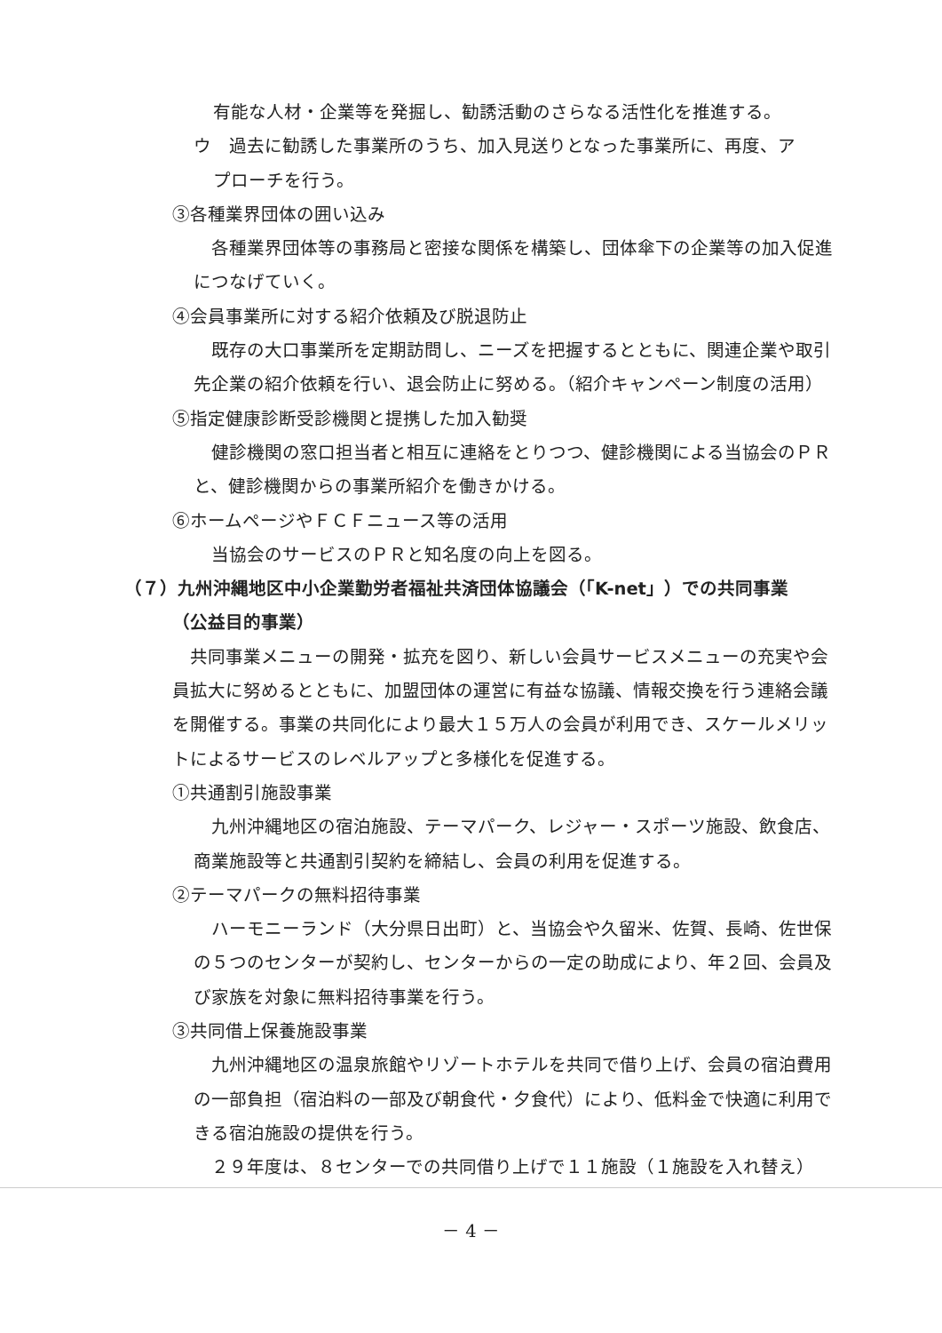有能な人材・企業等を発掘し、勧誘活動のさらなる活性化を推進する。
ウ　過去に勧誘した事業所のうち、加入見送りとなった事業所に、再度、ア
プローチを行う。
③各種業界団体の囲い込み
各種業界団体等の事務局と密接な関係を構築し、団体傘下の企業等の加入促進につなげていく。
④会員事業所に対する紹介依頼及び脱退防止
既存の大口事業所を定期訪問し、ニーズを把握するとともに、関連企業や取引先企業の紹介依頼を行い、退会防止に努める。（紹介キャンペーン制度の活用）
⑤指定健康診断受診機関と提携した加入勧奨
健診機関の窓口担当者と相互に連絡をとりつつ、健診機関による当協会のＰＲと、健診機関からの事業所紹介を働きかける。
⑥ホームページやＦＣＦニュース等の活用
当協会のサービスのＰＲと知名度の向上を図る。
（７）九州沖縄地区中小企業勤労者福祉共済団体協議会（「K-net」）での共同事業
（公益目的事業）
共同事業メニューの開発・拡充を図り、新しい会員サービスメニューの充実や会員拡大に努めるとともに、加盟団体の運営に有益な協議、情報交換を行う連絡会議を開催する。事業の共同化により最大１５万人の会員が利用でき、スケールメリットによるサービスのレベルアップと多様化を促進する。
①共通割引施設事業
九州沖縄地区の宿泊施設、テーマパーク、レジャー・スポーツ施設、飲食店、商業施設等と共通割引契約を締結し、会員の利用を促進する。
②テーマパークの無料招待事業
ハーモニーランド（大分県日出町）と、当協会や久留米、佐賀、長崎、佐世保の５つのセンターが契約し、センターからの一定の助成により、年２回、会員及び家族を対象に無料招待事業を行う。
③共同借上保養施設事業
九州沖縄地区の温泉旅館やリゾートホテルを共同で借り上げ、会員の宿泊費用の一部負担（宿泊料の一部及び朝食代・夕食代）により、低料金で快適に利用できる宿泊施設の提供を行う。
２９年度は、８センターでの共同借り上げで１１施設（１施設を入れ替え）
－ 4 －